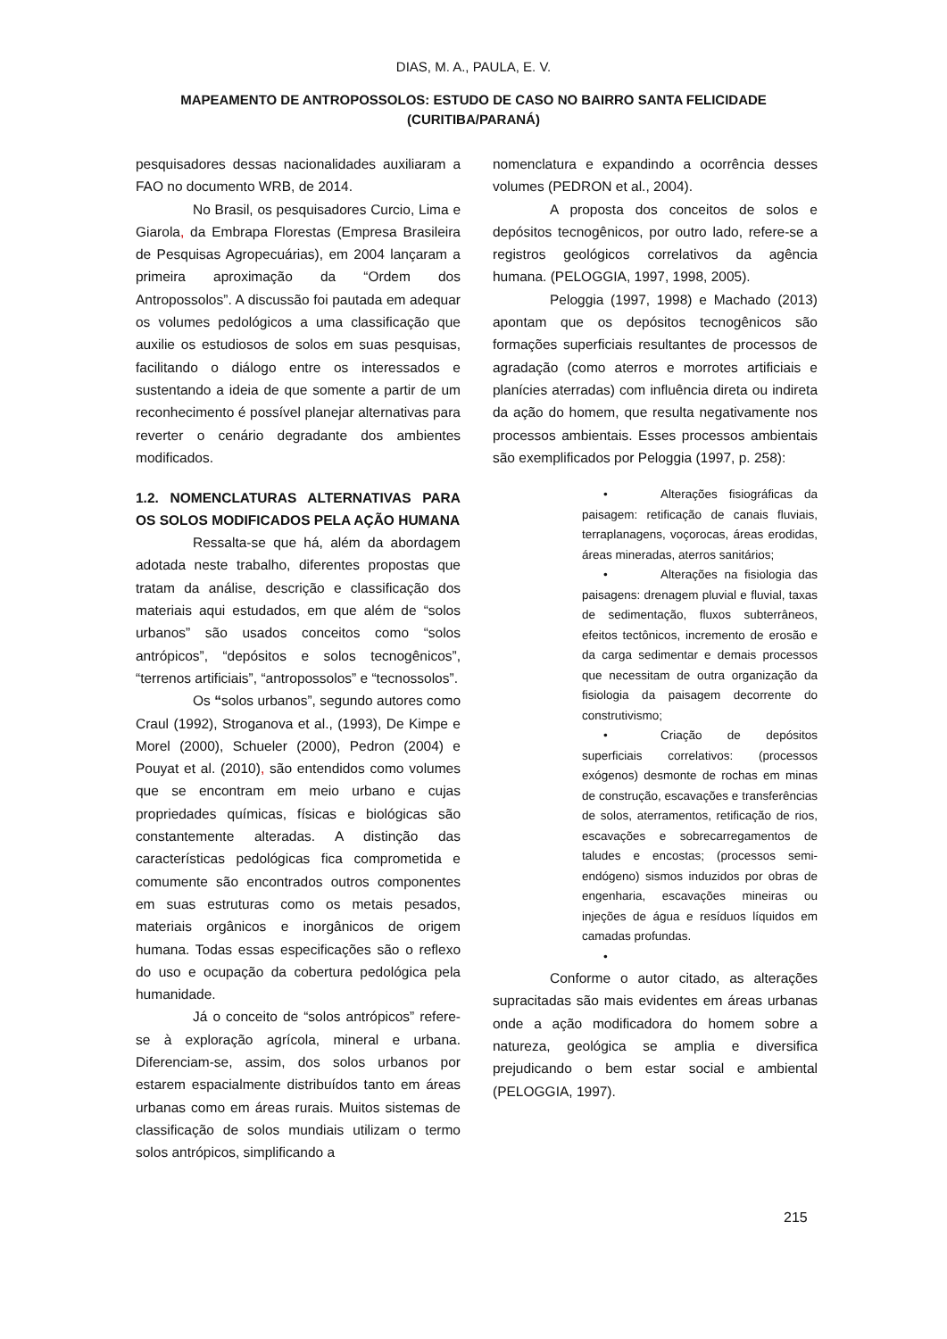DIAS, M. A., PAULA, E. V.
MAPEAMENTO DE ANTROPOSSOLOS: ESTUDO DE CASO NO BAIRRO SANTA FELICIDADE
(CURITIBA/PARANÁ)
pesquisadores dessas nacionalidades auxiliaram a FAO no documento WRB, de 2014.
No Brasil, os pesquisadores Curcio, Lima e Giarola, da Embrapa Florestas (Empresa Brasileira de Pesquisas Agropecuárias), em 2004 lançaram a primeira aproximação da “Ordem dos Antropossolos”. A discussão foi pautada em adequar os volumes pedológicos a uma classificação que auxilie os estudiosos de solos em suas pesquisas, facilitando o diálogo entre os interessados e sustentando a ideia de que somente a partir de um reconhecimento é possível planejar alternativas para reverter o cenário degradante dos ambientes modificados.
1.2. NOMENCLATURAS ALTERNATIVAS PARA OS SOLOS MODIFICADOS PELA AÇÃO HUMANA
Ressalta-se que há, além da abordagem adotada neste trabalho, diferentes propostas que tratam da análise, descrição e classificação dos materiais aqui estudados, em que além de “solos urbanos” são usados conceitos como “solos antrópicos”, “depósitos e solos tecnogênicos”, “terrenos artificiais”, “antropossolos” e “tecnossolos”.
Os “solos urbanos”, segundo autores como Craul (1992), Stroganova et al., (1993), De Kimpe e Morel (2000), Schueler (2000), Pedron (2004) e Pouyat et al. (2010), são entendidos como volumes que se encontram em meio urbano e cujas propriedades químicas, físicas e biológicas são constantemente alteradas. A distinção das características pedológicas fica comprometida e comumente são encontrados outros componentes em suas estruturas como os metais pesados, materiais orgânicos e inorgânicos de origem humana. Todas essas especificações são o reflexo do uso e ocupação da cobertura pedológica pela humanidade.
Já o conceito de “solos antrópicos” refere-se à exploração agrícola, mineral e urbana. Diferenciam-se, assim, dos solos urbanos por estarem espacialmente distribuídos tanto em áreas urbanas como em áreas rurais. Muitos sistemas de classificação de solos mundiais utilizam o termo solos antrópicos, simplificando a
nomenclatura e expandindo a ocorrência desses volumes (PEDRON et al., 2004).
A proposta dos conceitos de solos e depósitos tecnogênicos, por outro lado, refere-se a registros geológicos correlativos da agência humana. (PELOGGIA, 1997, 1998, 2005).
Peloggia (1997, 1998) e Machado (2013) apontam que os depósitos tecnogênicos são formações superficiais resultantes de processos de agradação (como aterros e morrotes artificiais e planícies aterradas) com influência direta ou indireta da ação do homem, que resulta negativamente nos processos ambientais. Esses processos ambientais são exemplificados por Peloggia (1997, p. 258):
• Alterações fisiográficas da paisagem: retificação de canais fluviais, terraplanagens, voçorocas, áreas erodidas, áreas mineradas, aterros sanitários;
• Alterações na fisiologia das paisagens: drenagem pluvial e fluvial, taxas de sedimentação, fluxos subterrâneos, efeitos tectônicos, incremento de erosão e da carga sedimentar e demais processos que necessitam de outra organização da fisiologia da paisagem decorrente do construtivismo;
• Criação de depósitos superficiais correlativos: (processos exógenos) desmonte de rochas em minas de construção, escavações e transferências de solos, aterramentos, retificação de rios, escavações e sobrecarregamentos de taludes e encostas; (processos semi-endógeno) sismos induzidos por obras de engenharia, escavações mineiras ou injeções de água e resíduos líquidos em camadas profundas.
•
Conforme o autor citado, as alterações supracitadas são mais evidentes em áreas urbanas onde a ação modificadora do homem sobre a natureza, geológica se amplia e diversifica prejudicando o bem estar social e ambiental (PELOGGIA, 1997).
215